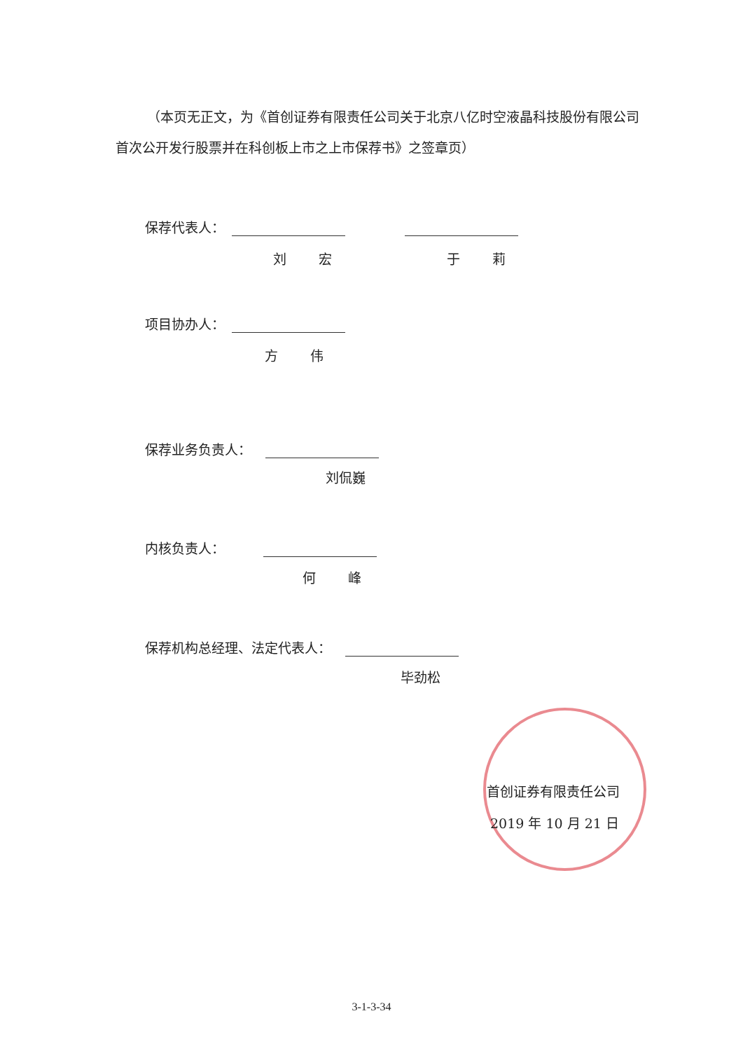（本页无正文，为《首创证券有限责任公司关于北京八亿时空液晶科技股份有限公司首次公开发行股票并在科创板上市之上市保荐书》之签章页）
保荐代表人：
刘 宏 于 莉
项目协办人：
方 伟
保荐业务负责人：
刘侃巍
内核负责人：
何 峰
保荐机构总经理、法定代表人：
毕劲松
首创证券有限责任公司
2019 年 10 月 21 日
3-1-3-34